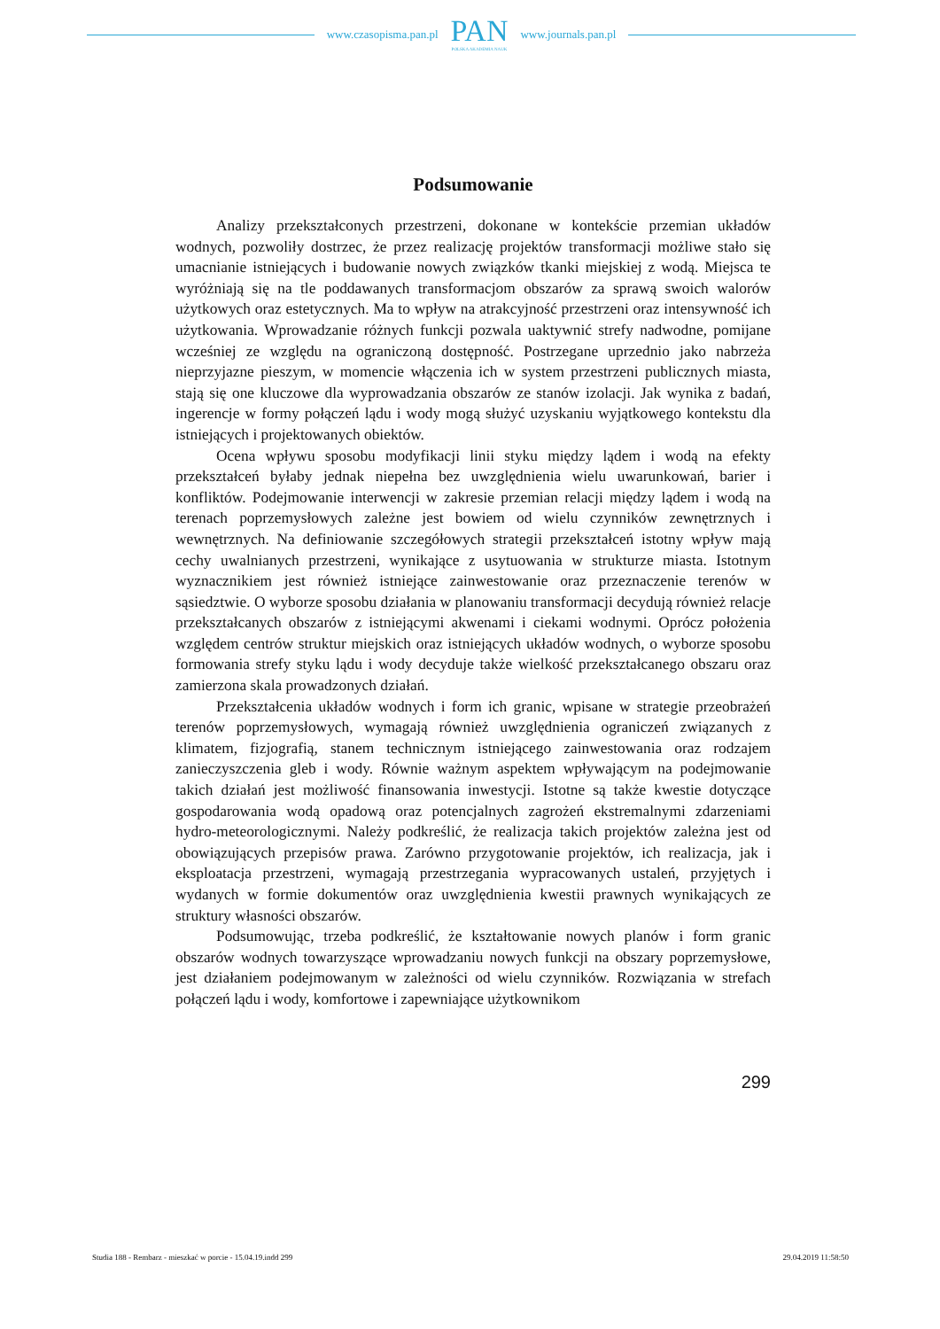www.czasopisma.pan.pl
PAN
POLSKA AKADEMIA NAUK
www.journals.pan.pl
Podsumowanie
Analizy przekształconych przestrzeni, dokonane w kontekście przemian układów wodnych, pozwoliły dostrzec, że przez realizację projektów transformacji możliwe stało się umacnianie istniejących i budowanie nowych związków tkanki miejskiej z wodą. Miejsca te wyróżniają się na tle poddawanych transformacjom obszarów za sprawą swoich walorów użytkowych oraz estetycznych. Ma to wpływ na atrakcyjność przestrzeni oraz intensywność ich użytkowania. Wprowadzanie różnych funkcji pozwala uaktywnić strefy nadwodne, pomijane wcześniej ze względu na ograniczoną dostępność. Postrzegane uprzednio jako nabrzeża nieprzyjazne pieszym, w momencie włączenia ich w system przestrzeni publicznych miasta, stają się one kluczowe dla wyprowadzania obszarów ze stanów izolacji. Jak wynika z badań, ingerencje w formy połączeń lądu i wody mogą służyć uzyskaniu wyjątkowego kontekstu dla istniejących i projektowanych obiektów.
Ocena wpływu sposobu modyfikacji linii styku między lądem i wodą na efekty przekształceń byłaby jednak niepełna bez uwzględnienia wielu uwarunkowań, barier i konfliktów. Podejmowanie interwencji w zakresie przemian relacji między lądem i wodą na terenach poprzemysłowych zależne jest bowiem od wielu czynników zewnętrznych i wewnętrznych. Na definiowanie szczegółowych strategii przekształceń istotny wpływ mają cechy uwalnianych przestrzeni, wynikające z usytuowania w strukturze miasta. Istotnym wyznacznikiem jest również istniejące zainwestowanie oraz przeznaczenie terenów w sąsiedztwie. O wyborze sposobu działania w planowaniu transformacji decydują również relacje przekształcanych obszarów z istniejącymi akwenami i ciekami wodnymi. Oprócz położenia względem centrów struktur miejskich oraz istniejących układów wodnych, o wyborze sposobu formowania strefy styku lądu i wody decyduje także wielkość przekształcanego obszaru oraz zamierzona skala prowadzonych działań.
Przekształcenia układów wodnych i form ich granic, wpisane w strategie przeobrażeń terenów poprzemysłowych, wymagają również uwzględnienia ograniczeń związanych z klimatem, fizjografią, stanem technicznym istniejącego zainwestowania oraz rodzajem zanieczyszczenia gleb i wody. Równie ważnym aspektem wpływającym na podejmowanie takich działań jest możliwość finansowania inwestycji. Istotne są także kwestie dotyczące gospodarowania wodą opadową oraz potencjalnych zagrożeń ekstremalnymi zdarzeniami hydro-meteorologicznymi. Należy podkreślić, że realizacja takich projektów zależna jest od obowiązujących przepisów prawa. Zarówno przygotowanie projektów, ich realizacja, jak i eksploatacja przestrzeni, wymagają przestrzegania wypracowanych ustaleń, przyjętych i wydanych w formie dokumentów oraz uwzględnienia kwestii prawnych wynikających ze struktury własności obszarów.
Podsumowując, trzeba podkreślić, że kształtowanie nowych planów i form granic obszarów wodnych towarzyszące wprowadzaniu nowych funkcji na obszary poprzemysłowe, jest działaniem podejmowanym w zależności od wielu czynników. Rozwiązania w strefach połączeń lądu i wody, komfortowe i zapewniające użytkownikom
299
Studia 188 - Rembarz - mieszkać w porcie - 15.04.19.indd 299 29.04.2019 11:58:50